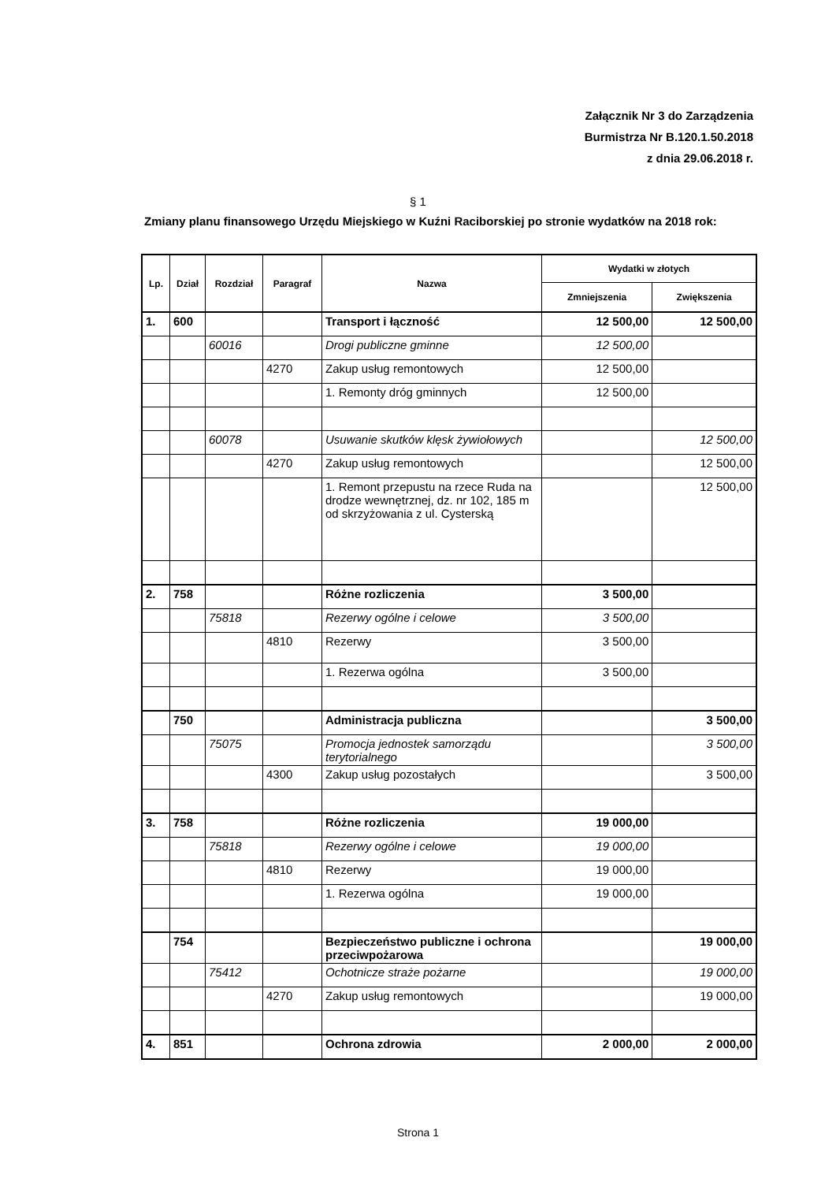Załącznik Nr 3 do Zarządzenia
Burmistrza Nr B.120.1.50.2018
z dnia 29.06.2018 r.
§ 1
Zmiany planu finansowego Urzędu Miejskiego w Kuźni Raciborskiej po stronie wydatków na 2018 rok:
| Lp. | Dział | Rozdział | Paragraf | Nazwa | Wydatki w złotych | |
| --- | --- | --- | --- | --- | --- | --- |
| | | | | | Zmniejszenia | Zwiększenia |
| 1. | 600 | | | Transport i łączność | 12 500,00 | 12 500,00 |
| | | 60016 | | Drogi publiczne gminne | 12 500,00 | |
| | | | 4270 | Zakup usług remontowych | 12 500,00 | |
| | | | | 1. Remonty dróg gminnych | 12 500,00 | |
| | | 60078 | | Usuwanie skutków klęsk żywiołowych | | 12 500,00 |
| | | | 4270 | Zakup usług remontowych | | 12 500,00 |
| | | | | 1. Remont przepustu na rzece Ruda na drodze wewnętrznej, dz. nr 102, 185 m od skrzyżowania z ul. Cysterską | | 12 500,00 |
| 2. | 758 | | | Różne rozliczenia | 3 500,00 | |
| | | 75818 | | Rezerwy ogólne i celowe | 3 500,00 | |
| | | | 4810 | Rezerwy | 3 500,00 | |
| | | | | 1. Rezerwa ogólna | 3 500,00 | |
| | 750 | | | Administracja publiczna | | 3 500,00 |
| | | 75075 | | Promocja jednostek samorządu terytorialnego | | 3 500,00 |
| | | | 4300 | Zakup usług pozostałych | | 3 500,00 |
| 3. | 758 | | | Różne rozliczenia | 19 000,00 | |
| | | 75818 | | Rezerwy ogólne i celowe | 19 000,00 | |
| | | | 4810 | Rezerwy | 19 000,00 | |
| | | | | 1. Rezerwa ogólna | 19 000,00 | |
| | 754 | | | Bezpieczeństwo publiczne i ochrona przeciwpożarowa | | 19 000,00 |
| | | 75412 | | Ochotnicze straże pożarne | | 19 000,00 |
| | | | 4270 | Zakup usług remontowych | | 19 000,00 |
| 4. | 851 | | | Ochrona zdrowia | 2 000,00 | 2 000,00 |
Strona 1